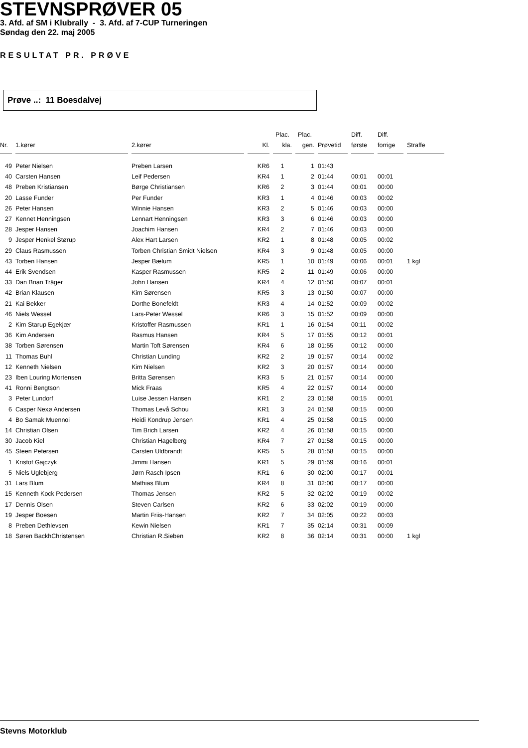STEVNSPRØVER 05
3. Afd. af SM i Klubrally - 3. Afd. af 7-CUP Turneringen
Søndag den 22. maj 2005
RESULTAT PR. PRØVE
Prøve ..: 11 Boesdalvej
| | | | | Plac. | Plac. | | Diff. | Diff. | |
| --- | --- | --- | --- | --- | --- | --- | --- | --- | --- |
| Nr. | 1.kører | 2.kører | Kl. | kla. | gen. | Prøvetid | første | forrige | Straffe |
| 49 | Peter Nielsen | Preben Larsen | KR6 | 1 | 1 | 01:43 | | | |
| 40 | Carsten Hansen | Leif Pedersen | KR4 | 1 | 2 | 01:44 | 00:01 | 00:01 | |
| 48 | Preben Kristiansen | Børge Christiansen | KR6 | 2 | 3 | 01:44 | 00:01 | 00:00 | |
| 20 | Lasse Funder | Per Funder | KR3 | 1 | 4 | 01:46 | 00:03 | 00:02 | |
| 26 | Peter Hansen | Winnie Hansen | KR3 | 2 | 5 | 01:46 | 00:03 | 00:00 | |
| 27 | Kennet Henningsen | Lennart Henningsen | KR3 | 3 | 6 | 01:46 | 00:03 | 00:00 | |
| 28 | Jesper Hansen | Joachim Hansen | KR4 | 2 | 7 | 01:46 | 00:03 | 00:00 | |
| 9 | Jesper Henkel Størup | Alex Hart Larsen | KR2 | 1 | 8 | 01:48 | 00:05 | 00:02 | |
| 29 | Claus Rasmussen | Torben Christian Smidt Nielsen | KR4 | 3 | 9 | 01:48 | 00:05 | 00:00 | |
| 43 | Torben Hansen | Jesper Bælum | KR5 | 1 | 10 | 01:49 | 00:06 | 00:01 | 1 kgl |
| 44 | Erik Svendsen | Kasper Rasmussen | KR5 | 2 | 11 | 01:49 | 00:06 | 00:00 | |
| 33 | Dan Brian Träger | John Hansen | KR4 | 4 | 12 | 01:50 | 00:07 | 00:01 | |
| 42 | Brian Klausen | Kim Sørensen | KR5 | 3 | 13 | 01:50 | 00:07 | 00:00 | |
| 21 | Kai Bekker | Dorthe Bonefeldt | KR3 | 4 | 14 | 01:52 | 00:09 | 00:02 | |
| 46 | Niels Wessel | Lars-Peter Wessel | KR6 | 3 | 15 | 01:52 | 00:09 | 00:00 | |
| 2 | Kim Starup Egekjær | Kristoffer Rasmussen | KR1 | 1 | 16 | 01:54 | 00:11 | 00:02 | |
| 36 | Kim Andersen | Rasmus Hansen | KR4 | 5 | 17 | 01:55 | 00:12 | 00:01 | |
| 38 | Torben Sørensen | Martin Toft Sørensen | KR4 | 6 | 18 | 01:55 | 00:12 | 00:00 | |
| 11 | Thomas Buhl | Christian Lunding | KR2 | 2 | 19 | 01:57 | 00:14 | 00:02 | |
| 12 | Kenneth Nielsen | Kim Nielsen | KR2 | 3 | 20 | 01:57 | 00:14 | 00:00 | |
| 23 | Iben Louring Mortensen | Britta Sørensen | KR3 | 5 | 21 | 01:57 | 00:14 | 00:00 | |
| 41 | Ronni Bengtson | Mick Fraas | KR5 | 4 | 22 | 01:57 | 00:14 | 00:00 | |
| 3 | Peter Lundorf | Luise Jessen Hansen | KR1 | 2 | 23 | 01:58 | 00:15 | 00:01 | |
| 6 | Casper Nexø Andersen | Thomas Levå Schou | KR1 | 3 | 24 | 01:58 | 00:15 | 00:00 | |
| 4 | Bo Samak Muennoi | Heidi Kondrup Jensen | KR1 | 4 | 25 | 01:58 | 00:15 | 00:00 | |
| 14 | Christian Olsen | Tim Brich Larsen | KR2 | 4 | 26 | 01:58 | 00:15 | 00:00 | |
| 30 | Jacob Kiel | Christian Hagelberg | KR4 | 7 | 27 | 01:58 | 00:15 | 00:00 | |
| 45 | Steen Petersen | Carsten Uldbrandt | KR5 | 5 | 28 | 01:58 | 00:15 | 00:00 | |
| 1 | Kristof Gajczyk | Jimmi Hansen | KR1 | 5 | 29 | 01:59 | 00:16 | 00:01 | |
| 5 | Niels Uglebjerg | Jørn Rasch Ipsen | KR1 | 6 | 30 | 02:00 | 00:17 | 00:01 | |
| 31 | Lars Blum | Mathias Blum | KR4 | 8 | 31 | 02:00 | 00:17 | 00:00 | |
| 15 | Kenneth Kock Pedersen | Thomas Jensen | KR2 | 5 | 32 | 02:02 | 00:19 | 00:02 | |
| 17 | Dennis Olsen | Steven Carlsen | KR2 | 6 | 33 | 02:02 | 00:19 | 00:00 | |
| 19 | Jesper Boesen | Martin Friis-Hansen | KR2 | 7 | 34 | 02:05 | 00:22 | 00:03 | |
| 8 | Preben Dethlevsen | Kewin Nielsen | KR1 | 7 | 35 | 02:14 | 00:31 | 00:09 | |
| 18 | Søren BackhChristensen | Christian R.Sieben | KR2 | 8 | 36 | 02:14 | 00:31 | 00:00 | 1 kgl |
Stevns Motorklub